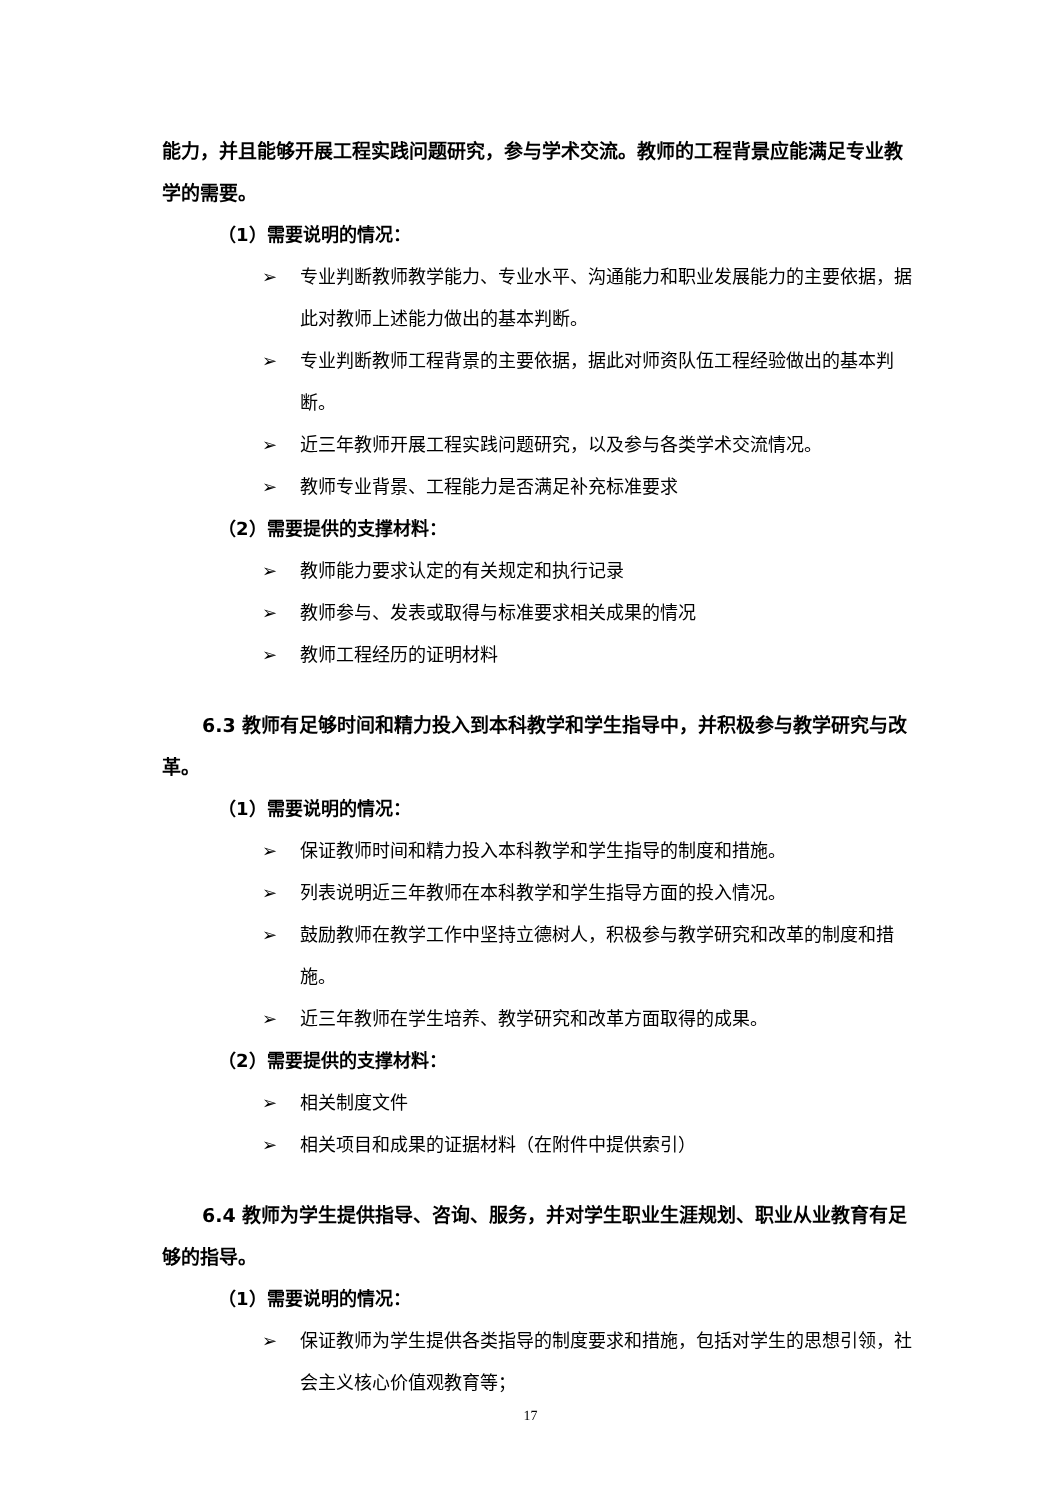能力，并且能够开展工程实践问题研究，参与学术交流。教师的工程背景应能满足专业教学的需要。
（1）需要说明的情况：
➢ 专业判断教师教学能力、专业水平、沟通能力和职业发展能力的主要依据，据此对教师上述能力做出的基本判断。
➢ 专业判断教师工程背景的主要依据，据此对师资队伍工程经验做出的基本判断。
➢ 近三年教师开展工程实践问题研究，以及参与各类学术交流情况。
➢ 教师专业背景、工程能力是否满足补充标准要求
（2）需要提供的支撑材料：
➢ 教师能力要求认定的有关规定和执行记录
➢ 教师参与、发表或取得与标准要求相关成果的情况
➢ 教师工程经历的证明材料
6.3 教师有足够时间和精力投入到本科教学和学生指导中，并积极参与教学研究与改革。
（1）需要说明的情况：
➢ 保证教师时间和精力投入本科教学和学生指导的制度和措施。
➢ 列表说明近三年教师在本科教学和学生指导方面的投入情况。
➢ 鼓励教师在教学工作中坚持立德树人，积极参与教学研究和改革的制度和措施。
➢ 近三年教师在学生培养、教学研究和改革方面取得的成果。
（2）需要提供的支撑材料：
➢ 相关制度文件
➢ 相关项目和成果的证据材料（在附件中提供索引）
6.4 教师为学生提供指导、咨询、服务，并对学生职业生涯规划、职业从业教育有足够的指导。
（1）需要说明的情况：
➢ 保证教师为学生提供各类指导的制度要求和措施，包括对学生的思想引领，社会主义核心价值观教育等；
17